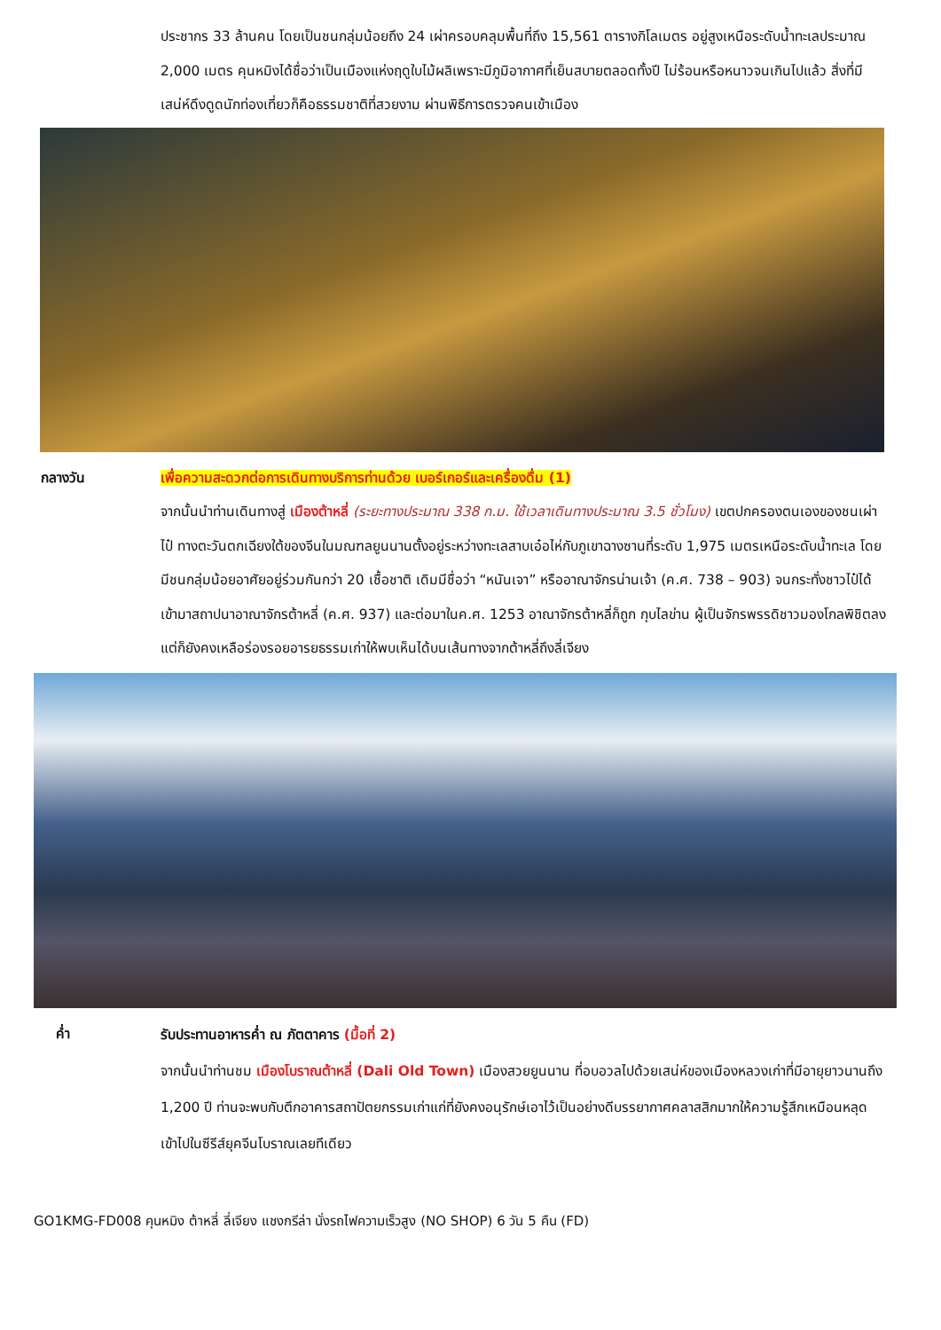ประชากร 33 ล้านคน โดยเป็นชนกลุ่มน้อยถึง 24 เผ่าครอบคลุมพื้นที่ถึง 15,561 ตารางกิโลเมตร อยู่สูงเหนือระดับน้ำทะเลประมาณ 2,000 เมตร คุนหมิงได้ชื่อว่าเป็นเมืองแห่งฤดูใบไม้ผลิเพราะมีภูมิอากาศที่เย็นสบายตลอดทั้งปี ไม่ร้อนหรือหนาวจนเกินไปแล้ว สิ่งที่มีเสน่ห์ดึงดูดนักท่องเที่ยวก็คือธรรมชาติที่สวยงาม ผ่านพิธีการตรวจคนเข้าเมือง
กลางวัน เพื่อความสะดวกต่อการเดินทางบริการท่านด้วย เบอร์เกอร์และเครื่องดื่ม (1)
จากนั้นนำท่านเดินทางสู่ เมืองต้าหลี่ (ระยะทางประมาณ 338 ก.ม. ใช้เวลาเดินทางประมาณ 3.5 ชั่วโมง) เขตปกครองตนเองของชนเผ่าไป๋ ทางตะวันตกเฉียงใต้ของจีนในมณฑลยูนนานตั้งอยู่ระหว่างทะเลสาบเอ๋อไห่กับภูเขาฉางซานที่ระดับ 1,975 เมตรเหนือระดับน้ำทะเล โดยมีชนกลุ่มน้อยอาศัยอยู่ร่วมกันกว่า 20 เชื้อชาติ เดิมมีชื่อว่า “หนันเจา” หรืออาณาจักรน่านเจ้า (ค.ศ. 738 – 903) จนกระทั่งชาวไป๋ได้เข้ามาสถาปนาอาณาจักรต้าหลี่ (ค.ศ. 937) และต่อมาในค.ศ. 1253 อาณาจักรต้าหลี่ก็ถูก กุบไลข่าน ผู้เป็นจักรพรรดิชาวมองโกลพิชิตลง แต่ก็ยังคงเหลือร่องรอยอารยธรรมเก่าให้พบเห็นได้บนเส้นทางจากต้าหลี่ถึงลี่เจียง
ค่ำ
รับประทานอาหารค่ำ ณ ภัตตาคาร (มื้อที่ 2)
จากนั้นนำท่านชม เมืองโบราณต้าหลี่ (Dali Old Town) เมืองสวยยูนนาน ที่อบอวลไปด้วยเสน่ห์ของเมืองหลวงเก่าที่มีอายุยาวนานถึง 1,200 ปี ท่านจะพบกับตึกอาคารสถาปัตยกรรมเก่าแก่ที่ยังคงอนุรักษ์เอาไว้เป็นอย่างดีบรรยากาศคลาสสิกมากให้ความรู้สึกเหมือนหลุดเข้าไปในซีรีส์ยุคจีนโบราณเลยทีเดียว
GO1KMG-FD008 คุนหมิง ต้าหลี่ ลี่เจียง แชงกรีล่า นั่งรถไฟความเร็วสูง (NO SHOP) 6 วัน 5 คืน (FD)